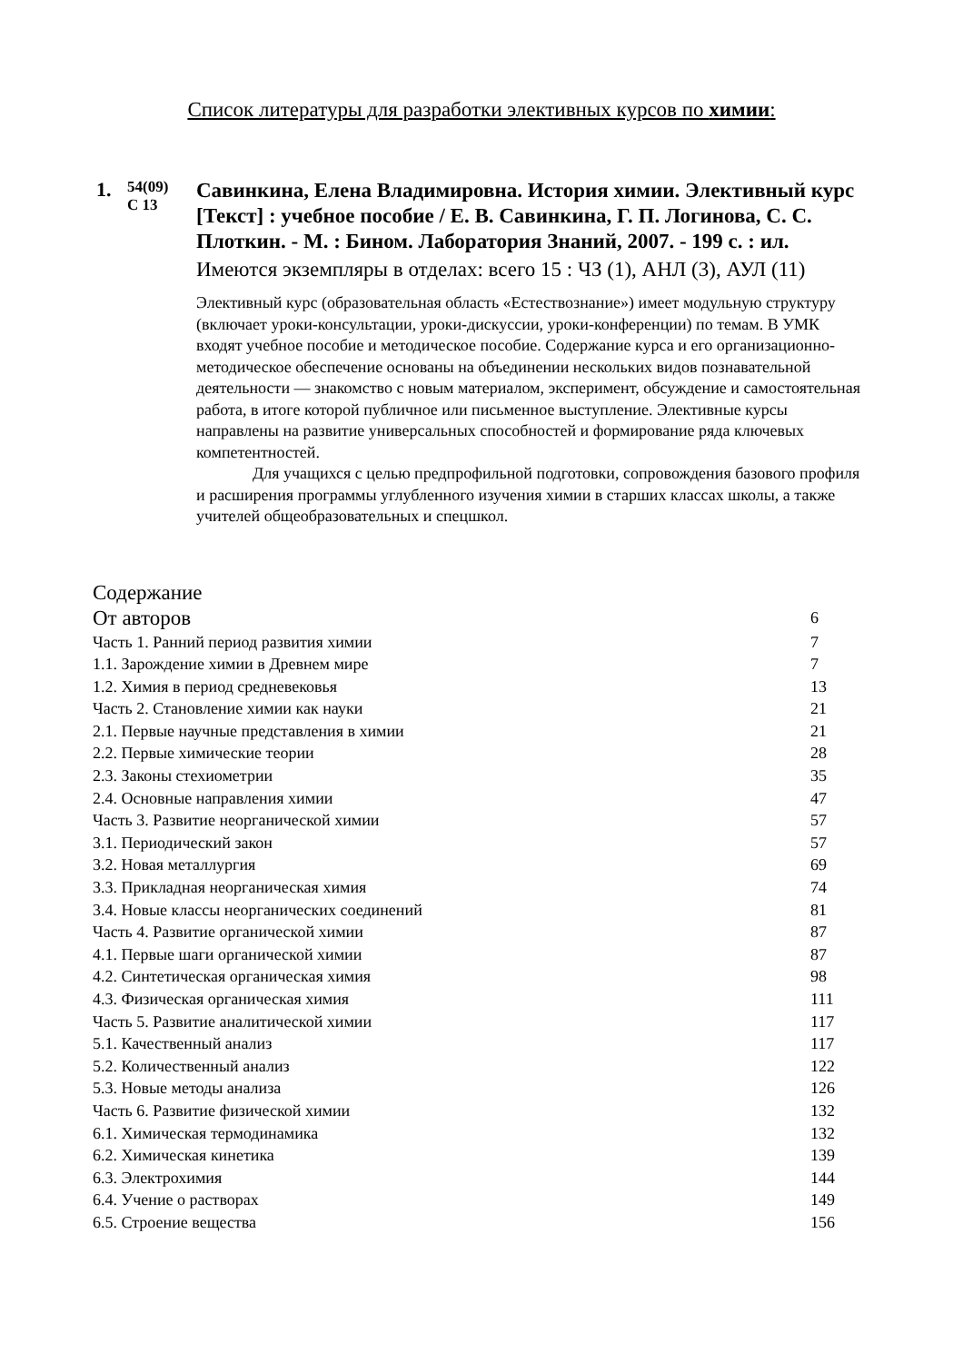Список литературы для разработки элективных курсов по химии:
1.
54(09)
С 13
Савинкина, Елена Владимировна. История химии. Элективный курс [Текст] : учебное пособие / Е. В. Савинкина, Г. П. Логинова, С. С. Плоткин. - М. : Бином. Лаборатория Знаний, 2007. - 199 с. : ил.
Имеются экземпляры в отделах: всего 15 : ЧЗ (1), АНЛ (3), АУЛ (11)
Элективный курс (образовательная область «Естествознание») имеет модульную структуру (включает уроки-консультации, уроки-дискуссии, уроки-конференции) по темам. В УМК входят учебное пособие и методическое пособие. Содержание курса и его организационно-методическое обеспечение основаны на объединении нескольких видов познавательной деятельности — знакомство с новым материалом, эксперимент, обсуждение и самостоятельная работа, в итоге которой публичное или письменное выступление. Элективные курсы направлены на развитие универсальных способностей и формирование ряда ключевых компетентностей.
Для учащихся с целью предпрофильной подготовки, сопровождения базового профиля и расширения программы углубленного изучения химии в старших классах школы, а также учителей общеобразовательных и спецшкол.
| Содержание | |
| От авторов | 6 |
| Часть 1. Ранний период развития химии | 7 |
| 1.1. Зарождение химии в Древнем мире | 7 |
| 1.2. Химия в период средневековья | 13 |
| Часть 2. Становление химии как науки | 21 |
| 2.1. Первые научные представления в химии | 21 |
| 2.2. Первые химические теории | 28 |
| 2.3. Законы стехиометрии | 35 |
| 2.4. Основные направления химии | 47 |
| Часть 3. Развитие неорганической химии | 57 |
| 3.1. Периодический закон | 57 |
| 3.2. Новая металлургия | 69 |
| 3.3. Прикладная неорганическая химия | 74 |
| 3.4. Новые классы неорганических соединений | 81 |
| Часть 4. Развитие органической химии | 87 |
| 4.1. Первые шаги органической химии | 87 |
| 4.2. Синтетическая органическая химия | 98 |
| 4.3. Физическая органическая химия | 111 |
| Часть 5. Развитие аналитической химии | 117 |
| 5.1. Качественный анализ | 117 |
| 5.2. Количественный анализ | 122 |
| 5.3. Новые методы анализа | 126 |
| Часть 6. Развитие физической химии | 132 |
| 6.1. Химическая термодинамика | 132 |
| 6.2. Химическая кинетика | 139 |
| 6.3. Электрохимия | 144 |
| 6.4. Учение о растворах | 149 |
| 6.5. Строение вещества | 156 |